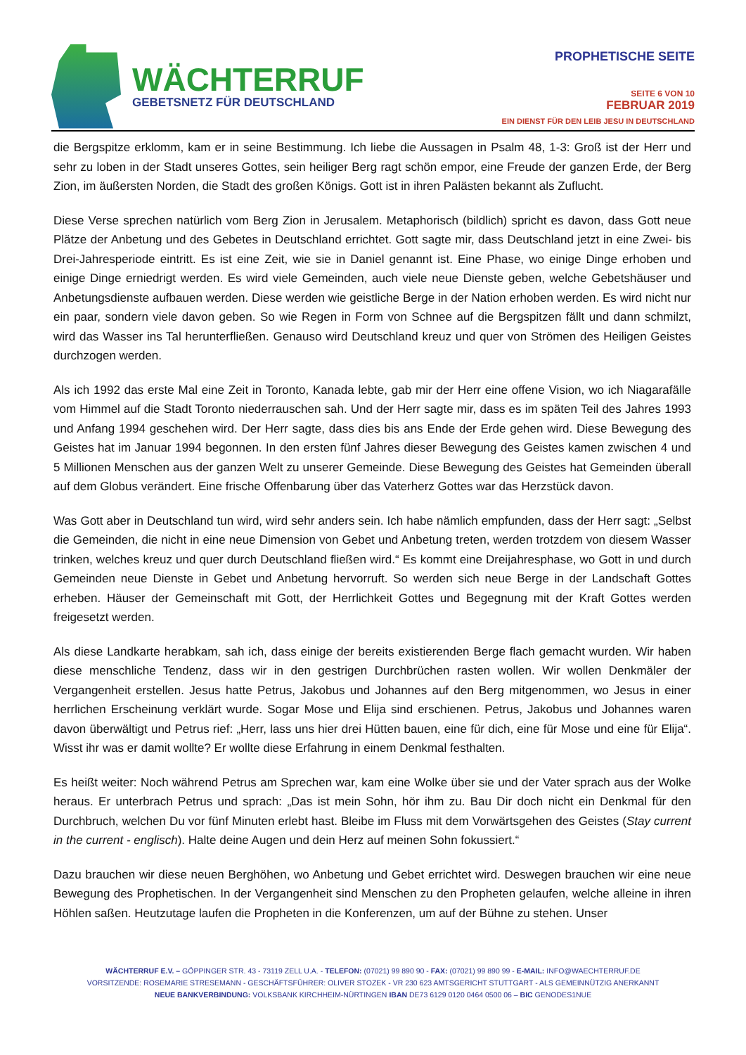WÄCHTERRUF
GEBETSNETZ FÜR DEUTSCHLAND
PROPHETISCHE SEITE
SEITE 6 VON 10
FEBRUAR 2019
EIN DIENST FÜR DEN LEIB JESU IN DEUTSCHLAND
die Bergspitze erklomm, kam er in seine Bestimmung. Ich liebe die Aussagen in Psalm 48, 1-3: Groß ist der Herr und sehr zu loben in der Stadt unseres Gottes, sein heiliger Berg ragt schön empor, eine Freude der ganzen Erde, der Berg Zion, im äußersten Norden, die Stadt des großen Königs. Gott ist in ihren Palästen bekannt als Zuflucht.
Diese Verse sprechen natürlich vom Berg Zion in Jerusalem. Metaphorisch (bildlich) spricht es davon, dass Gott neue Plätze der Anbetung und des Gebetes in Deutschland errichtet. Gott sagte mir, dass Deutschland jetzt in eine Zwei- bis Drei-Jahresperiode eintritt. Es ist eine Zeit, wie sie in Daniel genannt ist. Eine Phase, wo einige Dinge erhoben und einige Dinge erniedrigt werden. Es wird viele Gemeinden, auch viele neue Dienste geben, welche Gebetshäuser und Anbetungsdienste aufbauen werden. Diese werden wie geistliche Berge in der Nation erhoben werden. Es wird nicht nur ein paar, sondern viele davon geben. So wie Regen in Form von Schnee auf die Bergspitzen fällt und dann schmilzt, wird das Wasser ins Tal herunterfließen. Genauso wird Deutschland kreuz und quer von Strömen des Heiligen Geistes durchzogen werden.
Als ich 1992 das erste Mal eine Zeit in Toronto, Kanada lebte, gab mir der Herr eine offene Vision, wo ich Niagarafälle vom Himmel auf die Stadt Toronto niederrauschen sah. Und der Herr sagte mir, dass es im späten Teil des Jahres 1993 und Anfang 1994 geschehen wird. Der Herr sagte, dass dies bis ans Ende der Erde gehen wird. Diese Bewegung des Geistes hat im Januar 1994 begonnen. In den ersten fünf Jahres dieser Bewegung des Geistes kamen zwischen 4 und 5 Millionen Menschen aus der ganzen Welt zu unserer Gemeinde. Diese Bewegung des Geistes hat Gemeinden überall auf dem Globus verändert. Eine frische Offenbarung über das Vaterherz Gottes war das Herzstück davon.
Was Gott aber in Deutschland tun wird, wird sehr anders sein. Ich habe nämlich empfunden, dass der Herr sagt: „Selbst die Gemeinden, die nicht in eine neue Dimension von Gebet und Anbetung treten, werden trotzdem von diesem Wasser trinken, welches kreuz und quer durch Deutschland fließen wird.“ Es kommt eine Dreijahresphase, wo Gott in und durch Gemeinden neue Dienste in Gebet und Anbetung hervorruft. So werden sich neue Berge in der Landschaft Gottes erheben. Häuser der Gemeinschaft mit Gott, der Herrlichkeit Gottes und Begegnung mit der Kraft Gottes werden freigesetzt werden.
Als diese Landkarte herabkam, sah ich, dass einige der bereits existierenden Berge flach gemacht wurden. Wir haben diese menschliche Tendenz, dass wir in den gestrigen Durchbrüchen rasten wollen. Wir wollen Denkmäler der Vergangenheit erstellen. Jesus hatte Petrus, Jakobus und Johannes auf den Berg mitgenommen, wo Jesus in einer herrlichen Erscheinung verklärt wurde. Sogar Mose und Elija sind erschienen. Petrus, Jakobus und Johannes waren davon überwältigt und Petrus rief: „Herr, lass uns hier drei Hütten bauen, eine für dich, eine für Mose und eine für Elija“. Wisst ihr was er damit wollte? Er wollte diese Erfahrung in einem Denkmal festhalten.
Es heißt weiter: Noch während Petrus am Sprechen war, kam eine Wolke über sie und der Vater sprach aus der Wolke heraus. Er unterbrach Petrus und sprach: „Das ist mein Sohn, hör ihm zu. Bau Dir doch nicht ein Denkmal für den Durchbruch, welchen Du vor fünf Minuten erlebt hast. Bleibe im Fluss mit dem Vorwärtsgehen des Geistes (Stay current in the current - englisch). Halte deine Augen und dein Herz auf meinen Sohn fokussiert.“
Dazu brauchen wir diese neuen Berghöhen, wo Anbetung und Gebet errichtet wird. Deswegen brauchen wir eine neue Bewegung des Prophetischen. In der Vergangenheit sind Menschen zu den Propheten gelaufen, welche alleine in ihren Höhlen saßen. Heutzutage laufen die Propheten in die Konferenzen, um auf der Bühne zu stehen. Unser
WÄCHTERRUF E.V. – GÖPPINGER STR. 43 - 73119 ZELL U.A. - TELEFON: (07021) 99 890 90 - FAX: (07021) 99 890 99 - E-MAIL: INFO@WAECHTERRUF.DE
VORSITZENDE: ROSEMARIE STRESEMANN - GESCHÄFTSFÜHRER: OLIVER STOZEK - VR 230 623 AMTSGERICHT STUTTGART - ALS GEMEINNÜTZIG ANERKANNT
NEUE BANKVERBINDUNG: VOLKSBANK KIRCHHEIM-NÜRTINGEN IBAN DE73 6129 0120 0464 0500 06 – BIC GENODES1NUE